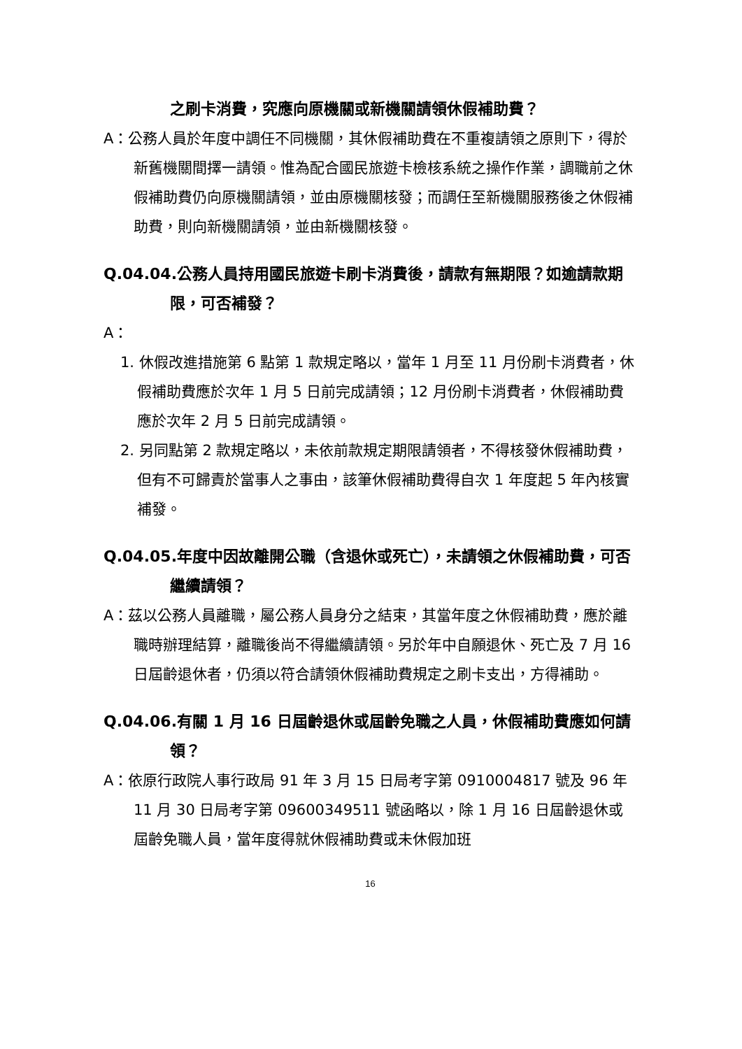之刷卡消費，究應向原機關或新機關請領休假補助費？
A：公務人員於年度中調任不同機關，其休假補助費在不重複請領之原則下，得於新舊機關間擇一請領。惟為配合國民旅遊卡檢核系統之操作作業，調職前之休假補助費仍向原機關請領，並由原機關核發；而調任至新機關服務後之休假補助費，則向新機關請領，並由新機關核發。
Q.04.04.公務人員持用國民旅遊卡刷卡消費後，請款有無期限？如逾請款期限，可否補發？
A：
1. 休假改進措施第 6 點第 1 款規定略以，當年 1 月至 11 月份刷卡消費者，休假補助費應於次年 1 月 5 日前完成請領；12 月份刷卡消費者，休假補助費應於次年 2 月 5 日前完成請領。
2. 另同點第 2 款規定略以，未依前款規定期限請領者，不得核發休假補助費，但有不可歸責於當事人之事由，該筆休假補助費得自次 1 年度起 5 年內核實補發。
Q.04.05.年度中因故離開公職（含退休或死亡），未請領之休假補助費，可否繼續請領？
A：茲以公務人員離職，屬公務人員身分之結束，其當年度之休假補助費，應於離職時辦理結算，離職後尚不得繼續請領。另於年中自願退休、死亡及 7 月 16 日屆齡退休者，仍須以符合請領休假補助費規定之刷卡支出，方得補助。
Q.04.06.有關 1 月 16 日屆齡退休或屆齡免職之人員，休假補助費應如何請領？
A：依原行政院人事行政局 91 年 3 月 15 日局考字第 0910004817 號及 96 年 11 月 30 日局考字第 09600349511 號函略以，除 1 月 16 日屆齡退休或屆齡免職人員，當年度得就休假補助費或未休假加班
16